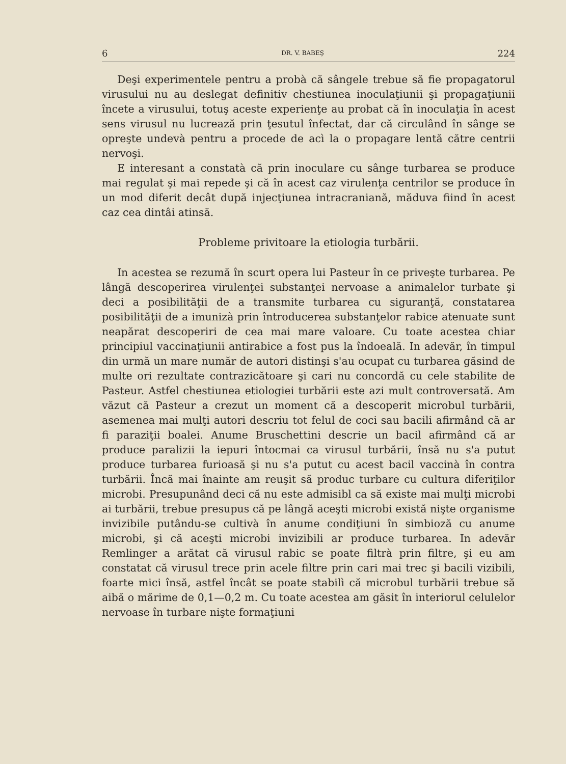6 DR. V. BABEŞ 224
Deşi experimentele pentru a probà că sângele trebue să fie propagatorul virusului nu au deslegat definitiv chestiunea inoculaţiunii şi propagaţiunii încete a virusului, totuş aceste experienţe au probat că în inoculaţia în acest sens virusul nu lucrează prin ţesutul înfectat, dar că circulând în sânge se opreşte undevà pentru a procede de acì la o propagare lentă către centrii nervoşi.
E interesant a constatà că prin inoculare cu sânge turbarea se produce mai regulat şi mai repede şi că în acest caz virulenţa centrilor se produce în un mod diferit decât după injecţiunea intracraniană, măduva fiind în acest caz cea dintâi atinsă.
Probleme privitoare la etiologia turbării.
In acestea se rezumă în scurt opera lui Pasteur în ce priveşte turbarea. Pe lângă descoperirea virulenţei substanţei nervoase a animalelor turbate şi deci a posibilităţii de a transmite turbarea cu siguranţă, constatarea posibilităţii de a imunizà prin întroducerea substanţelor rabice atenuate sunt neapărat descoperiri de cea mai mare valoare. Cu toate acestea chiar principiul vaccinaţiunii antirabice a fost pus la îndoeală. In adevăr, în timpul din urmă un mare număr de autori distinşi s'au ocupat cu turbarea găsind de multe ori rezultate contrazicătoare şi cari nu concordă cu cele stabilite de Pasteur. Astfel chestiunea etiologiei turbării este azi mult controversată. Am văzut că Pasteur a crezut un moment că a descoperit microbul turbării, asemenea mai mulţi autori descriu tot felul de coci sau bacili afirmând că ar fi paraziţii boalei. Anume Bruschettini descrie un bacil afirmând că ar produce paralizii la iepuri întocmai ca virusul turbării, însă nu s'a putut produce turbarea furioasă şi nu s'a putut cu acest bacil vaccinà în contra turbării. Încă mai înainte am reuşit să produc turbare cu cultura diferiţilor microbi. Presupunând deci că nu este admisibl ca să existe mai mulţi microbi ai turbării, trebue presupus că pe lângă aceşti microbi există nişte organisme invizibile putându-se cultivà în anume condiţiuni în simbioză cu anume microbi, şi că aceşti microbi invizibili ar produce turbarea. In adevăr Remlinger a arătat că virusul rabic se poate filtrà prin filtre, şi eu am constatat că virusul trece prin acele filtre prin cari mai trec şi bacili vizibili, foarte mici însă, astfel încât se poate stabilì că microbul turbării trebue să aibă o mărime de 0,1—0,2 m. Cu toate acestea am găsit în interiorul celulelor nervoase în turbare nişte formaţiuni